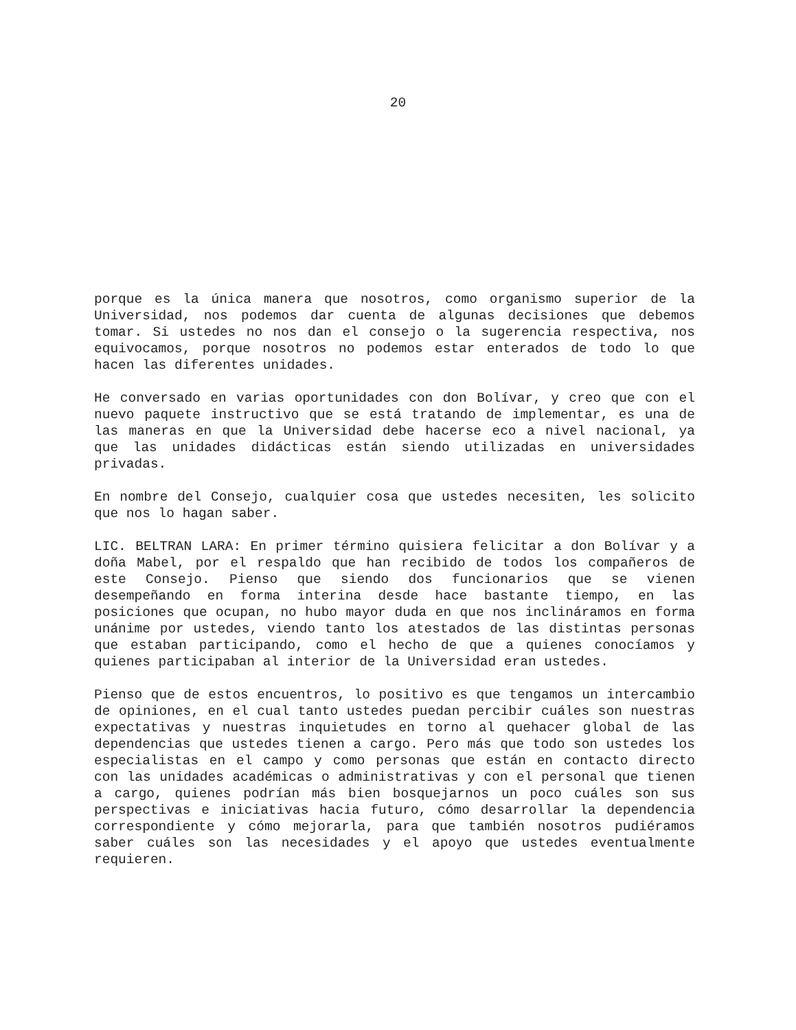20
porque es la única manera que nosotros, como organismo superior de la Universidad, nos podemos dar cuenta de algunas decisiones que debemos tomar. Si ustedes no nos dan el consejo o la sugerencia respectiva, nos equivocamos, porque nosotros no podemos estar enterados de todo lo que hacen las diferentes unidades.
He conversado en varias oportunidades con don Bolívar, y creo que con el nuevo paquete instructivo que se está tratando de implementar, es una de las maneras en que la Universidad debe hacerse eco a nivel nacional, ya que las unidades didácticas están siendo utilizadas en universidades privadas.
En nombre del Consejo, cualquier cosa que ustedes necesiten, les solicito que nos lo hagan saber.
LIC. BELTRAN LARA: En primer término quisiera felicitar a don Bolívar y a doña Mabel, por el respaldo que han recibido de todos los compañeros de este Consejo. Pienso que siendo dos funcionarios que se vienen desempeñando en forma interina desde hace bastante tiempo, en las posiciones que ocupan, no hubo mayor duda en que nos inclináramos en forma unánime por ustedes, viendo tanto los atestados de las distintas personas que estaban participando, como el hecho de que a quienes conocíamos y quienes participaban al interior de la Universidad eran ustedes.
Pienso que de estos encuentros, lo positivo es que tengamos un intercambio de opiniones, en el cual tanto ustedes puedan percibir cuáles son nuestras expectativas y nuestras inquietudes en torno al quehacer global de las dependencias que ustedes tienen a cargo. Pero más que todo son ustedes los especialistas en el campo y como personas que están en contacto directo con las unidades académicas o administrativas y con el personal que tienen a cargo, quienes podrían más bien bosquejarnos un poco cuáles son sus perspectivas e iniciativas hacia futuro, cómo desarrollar la dependencia correspondiente y cómo mejorarla, para que también nosotros pudiéramos saber cuáles son las necesidades y el apoyo que ustedes eventualmente requieren.